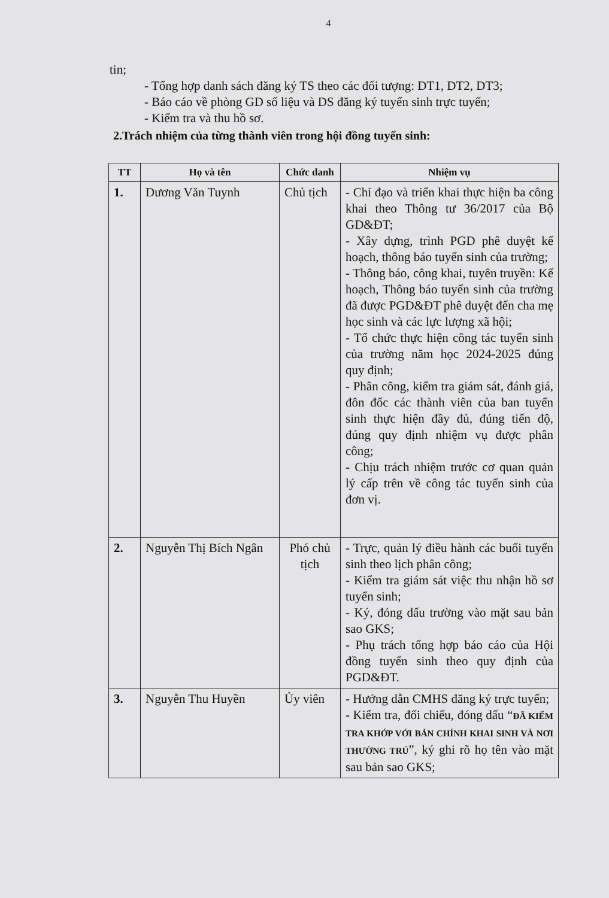4
tin;
- Tổng hợp danh sách đăng ký TS theo các đối tượng: DT1, DT2, DT3;
- Báo cáo về phòng GD số liệu và DS đăng ký tuyển sinh trực tuyến;
- Kiểm tra và thu hồ sơ.
2.Trách nhiệm của từng thành viên trong hội đồng tuyển sinh:
| TT | Họ và tên | Chức danh | Nhiệm vụ |
| --- | --- | --- | --- |
| 1. | Dương Văn Tuynh | Chủ tịch | - Chỉ đạo và triển khai thực hiện ba công khai theo Thông tư 36/2017 của Bộ GD&ĐT; - Xây dựng, trình PGD phê duyệt kế hoạch, thông báo tuyển sinh của trường; - Thông báo, công khai, tuyên truyền: Kế hoạch, Thông báo tuyển sinh của trường đã được PGD&ĐT phê duyệt đến cha mẹ học sinh và các lực lượng xã hội; - Tổ chức thực hiện công tác tuyển sinh của trường năm học 2024-2025 đúng quy định; - Phân công, kiểm tra giám sát, đánh giá, đôn đốc các thành viên của ban tuyển sinh thực hiện đầy đủ, đúng tiến độ, đúng quy định nhiệm vụ được phân công; - Chịu trách nhiệm trước cơ quan quản lý cấp trên về công tác tuyển sinh của đơn vị. |
| 2. | Nguyễn Thị Bích Ngân | Phó chủ tịch | - Trực, quản lý điều hành các buổi tuyển sinh theo lịch phân công; - Kiểm tra giám sát việc thu nhận hồ sơ tuyển sinh; - Ký, đóng dấu trường vào mặt sau bản sao GKS; - Phụ trách tổng hợp báo cáo của Hội đồng tuyển sinh theo quy định của PGD&ĐT. |
| 3. | Nguyễn Thu Huyền | Ủy viên | - Hướng dẫn CMHS đăng ký trực tuyến; - Kiểm tra, đối chiếu, đóng dấu “ ĐÃ KIỂM TRA KHỚP VỚI BẢN CHÍNH KHAI SINH VÀ NƠI THƯỜNG TRÚ ”, ký ghi rõ họ tên vào mặt sau bản sao GKS; |